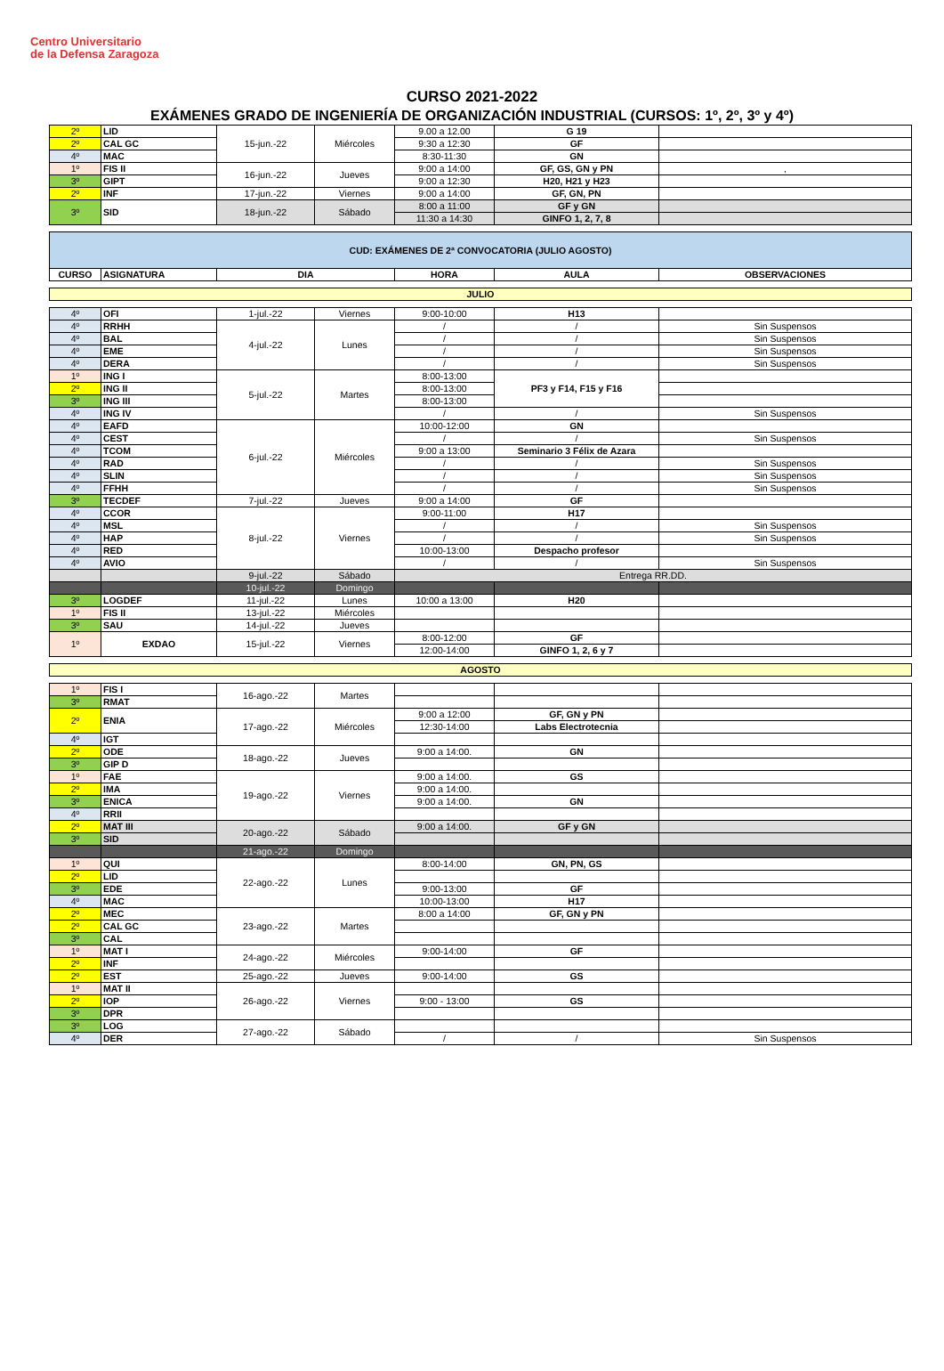Centro Universitario
de la Defensa Zaragoza
CURSO 2021-2022
EXÁMENES GRADO DE INGENIERÍA DE ORGANIZACIÓN INDUSTRIAL (CURSOS: 1º, 2º, 3º y 4º)
| 2º | LID | 15-jun.-22 | Miércoles | 9.00 a 12.00 | G 19 | |
| 2º | CAL GC | | | 9:30 a 12:30 | GF | |
| 4º | MAC | | | 8:30-11:30 | GN | |
| 1º | FIS II | 16-jun.-22 | Jueves | 9:00 a 14:00 | GF, GS, GN y PN | , |
| 3º | GIPT | | | 9:00 a 12:30 | H20, H21 y H23 | |
| 2º | INF | 17-jun.-22 | Viernes | 9:00 a 14:00 | GF, GN, PN | |
| 3º | SID | 18-jun.-22 | Sábado | 8:00 a 11:00 | GF y GN | |
| | | | | 11:30 a 14:30 | GINFO 1, 2, 7, 8 | |
| CUD: EXÁMENES DE 2ª CONVOCATORIA (JULIO AGOSTO) | | | | | |
| CURSO | ASIGNATURA | DIA | HORA | AULA | OBSERVACIONES |
| JULIO |
| 4º | OFI | 1-jul.-22 | Viernes | 9:00-10:00 | H13 | |
| 4º | RRHH | 4-jul.-22 | Lunes | / | / | Sin Suspensos |
| 4º | BAL | | | / | / | Sin Suspensos |
| 4º | EME | | | / | / | Sin Suspensos |
| 4º | DERA | | | / | / | Sin Suspensos |
| 1º | ING I | 5-jul.-22 | Martes | 8:00-13:00 | PF3 y F14, F15 y F16 | |
| 2º | ING II | | | 8:00-13:00 | | |
| 3º | ING III | | | 8:00-13:00 | | |
| 4º | ING IV | | | / | / | Sin Suspensos |
| 4º | EAFD | 6-jul.-22 | Miércoles | 10:00-12:00 | GN | |
| 4º | CEST | | | / | / | Sin Suspensos |
| 4º | TCOM | | | 9:00 a 13:00 | Seminario 3 Félix de Azara | |
| 4º | RAD | | | / | / | Sin Suspensos |
| 4º | SLIN | | | / | / | Sin Suspensos |
| 4º | FFHH | | | / | / | Sin Suspensos |
| 3º | TECDEF | 7-jul.-22 | Jueves | 9:00 a 14:00 | GF | |
| 4º | CCOR | 8-jul.-22 | Viernes | 9:00-11:00 | H17 | |
| 4º | MSL | | | / | / | Sin Suspensos |
| 4º | HAP | | | / | / | Sin Suspensos |
| 4º | RED | | | 10:00-13:00 | Despacho profesor | |
| 4º | AVIO | | | / | / | Sin Suspensos |
| | | 9-jul.-22 | Sábado | Entrega RR.DD. | | |
| | | 10-jul.-22 | Domingo | | | |
| 3º | LOGDEF | 11-jul.-22 | Lunes | 10:00 a 13:00 | H20 | |
| 1º | FIS II | 13-jul.-22 | Miércoles | | | |
| 3º | SAU | 14-jul.-22 | Jueves | | | |
| 1º | EXDAO | 15-jul.-22 | Viernes | 8:00-12:00 | GF | |
| | | | | 12:00-14:00 | GINFO 1, 2, 6 y 7 | |
| AGOSTO |
| 1º | FIS I | 16-ago.-22 | Martes | | | |
| 3º | RMAT | | | | | |
| 2º | ENIA | 17-ago.-22 | Miércoles | 9:00 a 12:00 | GF, GN y PN | |
| | | | | 12:30-14:00 | Labs Electrotecnia | |
| 4º | IGT | | | | | |
| 2º | ODE | 18-ago.-22 | Jueves | 9:00 a 14:00. | GN | |
| 3º | GIP D | | | | | |
| 1º | FAE | 19-ago.-22 | Viernes | 9:00 a 14:00. | GS | |
| 2º | IMA | | | 9:00 a 14:00. | | |
| 3º | ENICA | | | 9:00 a 14:00. | GN | |
| 4º | RRII | | | | | |
| 2º | MAT III | 20-ago.-22 | Sábado | 9:00 a 14:00. | GF y GN | |
| 3º | SID | | | | | |
| | | 21-ago.-22 | Domingo | | | |
| 1º | QUI | 22-ago.-22 | Lunes | 8:00-14:00 | GN, PN, GS | |
| 2º | LID | | | | | |
| 3º | EDE | | | 9:00-13:00 | GF | |
| 4º | MAC | | | 10:00-13:00 | H17 | |
| 2º | MEC | 23-ago.-22 | Martes | 8:00 a 14:00 | GF, GN y PN | |
| 2º | CAL GC | | | | | |
| 3º | CAL | | | | | |
| 1º | MAT I | 24-ago.-22 | Miércoles | 9:00-14:00 | GF | |
| 2º | INF | | | | | |
| 2º | EST | 25-ago.-22 | Jueves | 9:00-14:00 | GS | |
| 1º | MAT II | 26-ago.-22 | Viernes | | | |
| 2º | IOP | | | 9:00 - 13:00 | GS | |
| 3º | DPR | | | | | |
| 3º | LOG | 27-ago.-22 | Sábado | | | |
| 4º | DER | | | / | / | Sin Suspensos |